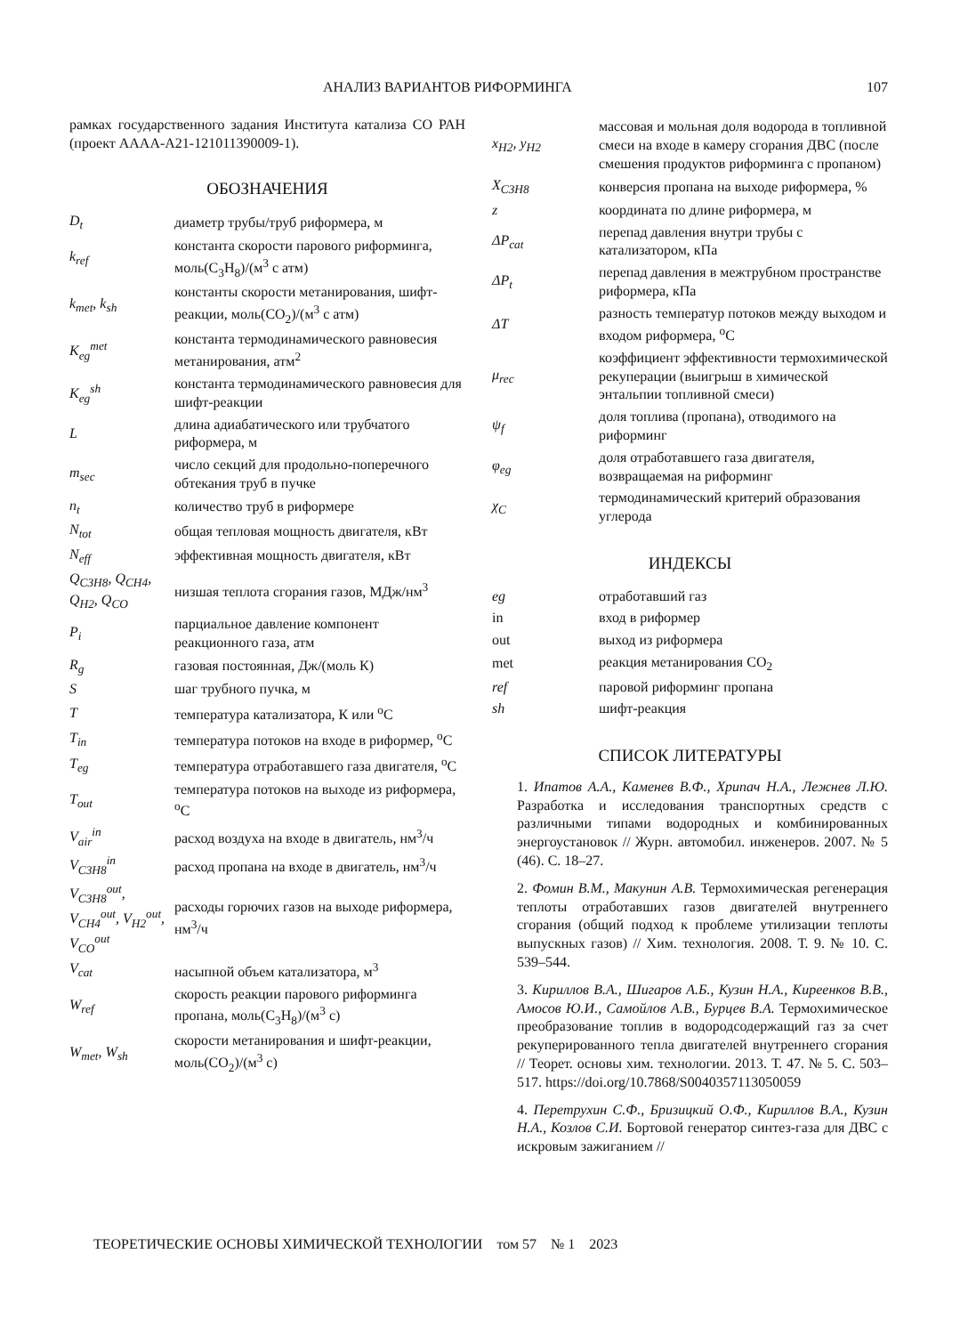АНАЛИЗ ВАРИАНТОВ РИФОРМИНГА 107
рамках государственного задания Института катализа СО РАН (проект АААА-А21-121011390009-1).
ОБОЗНАЧЕНИЯ
| D<sub>t</sub> | диаметр трубы/труб риформера, м |
| k<sub>ref</sub> | константа скорости парового риформинга, моль(C<sub>3</sub>H<sub>8</sub>)/(м<sup>3</sup> с атм) |
| k<sub>met</sub>, k<sub>sh</sub> | константы скорости метанирования, шифт-реакции, моль(CO<sub>2</sub>)/(м<sup>3</sup> с атм) |
| K<sub>eg</sub><sup>met</sup> | константа термодинамического равновесия метанирования, атм<sup>2</sup> |
| K<sub>eg</sub><sup>sh</sup> | константа термодинамического равновесия для шифт-реакции |
| L | длина адиабатического или трубчатого риформера, м |
| m<sub>sec</sub> | число секций для продольно-поперечного обтекания труб в пучке |
| n<sub>t</sub> | количество труб в риформере |
| N<sub>tot</sub> | общая тепловая мощность двигателя, кВт |
| N<sub>eff</sub> | эффективная мощность двигателя, кВт |
| Q<sub>C3H8</sub>, Q<sub>CH4</sub>, Q<sub>H2</sub>, Q<sub>CO</sub> | низшая теплота сгорания газов, МДж/нм<sup>3</sup> |
| P<sub>i</sub> | парциальное давление компонент реакционного газа, атм |
| R<sub>g</sub> | газовая постоянная, Дж/(моль К) |
| S | шаг трубного пучка, м |
| T | температура катализатора, К или <sup>o</sup>C |
| T<sub>in</sub> | температура потоков на входе в риформер, <sup>o</sup>C |
| T<sub>eg</sub> | температура отработавшего газа двигателя, <sup>o</sup>C |
| T<sub>out</sub> | температура потоков на выходе из риформера, <sup>o</sup>C |
| V<sub>air</sub><sup>in</sup> | расход воздуха на входе в двигатель, нм<sup>3</sup>/ч |
| V<sub>C3H8</sub><sup>in</sup> | расход пропана на входе в двигатель, нм<sup>3</sup>/ч |
| V<sub>C3H8</sub><sup>out</sup>, V<sub>CH4</sub><sup>out</sup>, V<sub>H2</sub><sup>out</sup>, V<sub>CO</sub><sup>out</sup> | расходы горючих газов на выходе риформера, нм<sup>3</sup>/ч |
| V<sub>cat</sub> | насыпной объем катализатора, м<sup>3</sup> |
| W<sub>ref</sub> | скорость реакции парового риформинга пропана, моль(C<sub>3</sub>H<sub>8</sub>)/(м<sup>3</sup> с) |
| W<sub>met</sub>, W<sub>sh</sub> | скорости метанирования и шифт-реакции, моль(CO<sub>2</sub>)/(м<sup>3</sup> с) |
| x<sub>H2</sub>, y<sub>H2</sub> | массовая и мольная доля водорода в топливной смеси на входе в камеру сгорания ДВС (после смешения продуктов риформинга с пропаном) |
| X<sub>C3H8</sub> | конверсия пропана на выходе риформера, % |
| z | координата по длине риформера, м |
| ΔP<sub>cat</sub> | перепад давления внутри трубы с катализатором, кПа |
| ΔP<sub>t</sub> | перепад давления в межтрубном пространстве риформера, кПа |
| ΔT | разность температур потоков между выходом и входом риформера, <sup>o</sup>C |
| μ<sub>rec</sub> | коэффициент эффективности термохимической рекуперации (выигрыш в химической энтальпии топливной смеси) |
| ψ<sub>f</sub> | доля топлива (пропана), отводимого на риформинг |
| φ<sub>eg</sub> | доля отработавшего газа двигателя, возвращаемая на риформинг |
| χ<sub>C</sub> | термодинамический критерий образования углерода |
ИНДЕКСЫ
| eg | отработавший газ |
| in | вход в риформер |
| out | выход из риформера |
| met | реакция метанирования CO<sub>2</sub> |
| ref | паровой риформинг пропана |
| sh | шифт-реакция |
СПИСОК ЛИТЕРАТУРЫ
1. Ипатов А.А., Каменев В.Ф., Хрипач Н.А., Лежнев Л.Ю. Разработка и исследования транспортных средств с различными типами водородных и комбинированных энергоустановок // Журн. автомобил. инженеров. 2007. № 5 (46). С. 18–27.
2. Фомин В.М., Макунин А.В. Термохимическая регенерация теплоты отработавших газов двигателей внутреннего сгорания (общий подход к проблеме утилизации теплоты выпускных газов) // Хим. технология. 2008. Т. 9. № 10. С. 539–544.
3. Кириллов В.А., Шигаров А.Б., Кузин Н.А., Киреенков В.В., Амосов Ю.И., Самойлов А.В., Бурцев В.А. Термохимическое преобразование топлив в водородсодержащий газ за счет рекуперированного тепла двигателей внутреннего сгорания // Теорет. основы хим. технологии. 2013. Т. 47. № 5. С. 503–517. https://doi.org/10.7868/S0040357113050059
4. Перетрухин С.Ф., Бризицкий О.Ф., Кириллов В.А., Кузин Н.А., Козлов С.И. Бортовой генератор синтез-газа для ДВС с искровым зажиганием //
ТЕОРЕТИЧЕСКИЕ ОСНОВЫ ХИМИЧЕСКОЙ ТЕХНОЛОГИИ том 57 № 1 2023